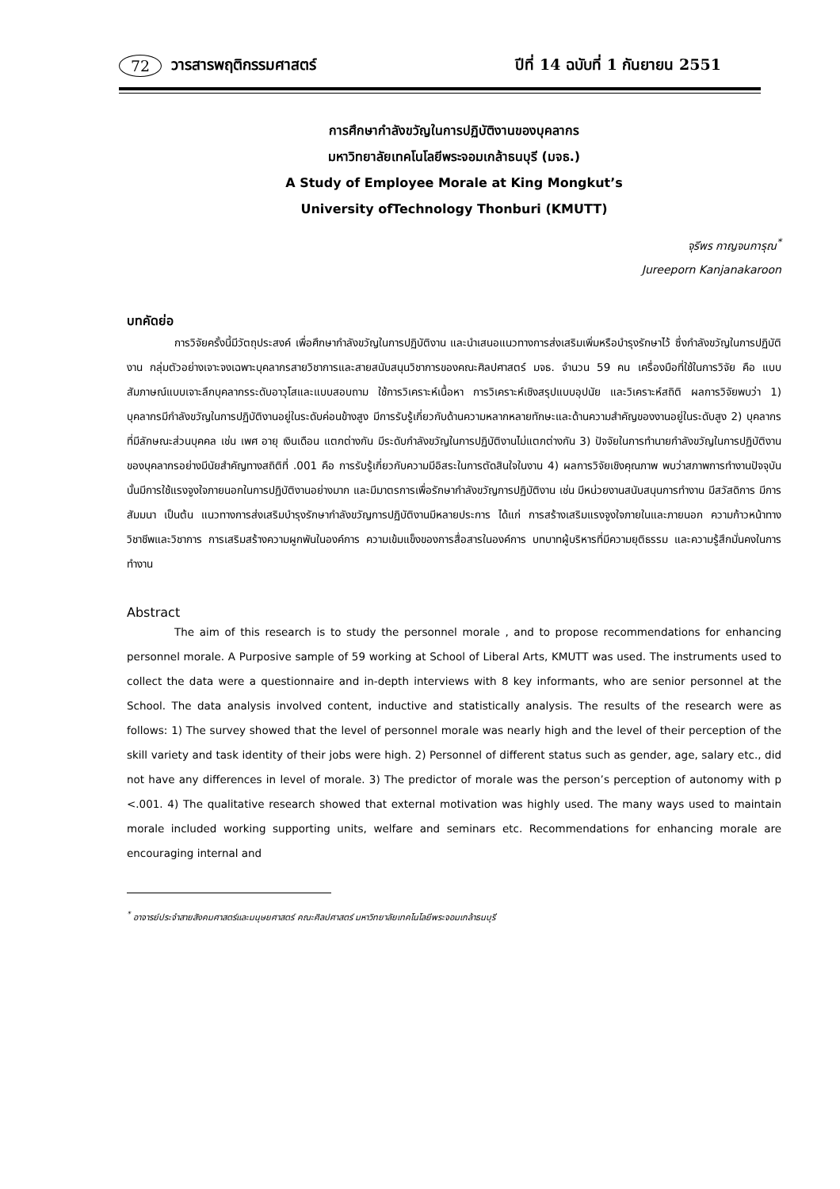72 วารสารพฤติกรรมศาสตร์ ปีที่ 14 ฉบับที่ 1 กันยายน 2551
การศึกษากำลังขวัญในการปฏิบัติงานของบุคลากร
มหาวิทยาลัยเทคโนโลยีพระจอมเกล้าธนบุรี (มจธ.)
A Study of Employee Morale at King Mongkut’s
University ofTechnology Thonburi (KMUTT)
จุรีพร กาญจนการุณ<sup>*</sup>
Jureeporn Kanjanakaroon
บทคัดย่อ
การวิจัยครั้งนี้มีวัตถุประสงค์ เพื่อศึกษากำลังขวัญในการปฏิบัติงาน และนำเสนอแนวทางการส่งเสริมเพิ่มหรือบำรุงรักษาไว้ ซึ่งกำลังขวัญในการปฏิบัติงาน กลุ่มตัวอย่างเจาะจงเฉพาะบุคลากรสายวิชาการและสายสนับสนุนวิชาการของคณะศิลปศาสตร์ มจธ. จำนวน 59 คน เครื่องมือที่ใช้ในการวิจัย คือ แบบสัมภาษณ์แบบเจาะลึกบุคลากรระดับอาวุโสและแบบสอบถาม ใช้การวิเคราะห์เนื้อหา การวิเคราะห์เชิงสรุปแบบอุปนัย และวิเคราะห์สถิติ ผลการวิจัยพบว่า 1) บุคลากรมีกำลังขวัญในการปฏิบัติงานอยู่ในระดับค่อนข้างสูง มีการรับรู้เกี่ยวกับด้านความหลากหลายทักษะและด้านความสำคัญของงานอยู่ในระดับสูง 2) บุคลากรที่มีลักษณะส่วนบุคคล เช่น เพศ อายุ เงินเดือน แตกต่างกัน มีระดับกำลังขวัญในการปฏิบัติงานไม่แตกต่างกัน 3) ปัจจัยในการทำนายกำลังขวัญในการปฏิบัติงานของบุคลากรอย่างมีนัยสำคัญทางสถิติที่ .001 คือ การรับรู้เกี่ยวกับความมีอิสระในการตัดสินใจในงาน 4) ผลการวิจัยเชิงคุณภาพ พบว่าสภาพการทำงานปัจจุบันนั้นมีการใช้แรงจูงใจภายนอกในการปฏิบัติงานอย่างมาก และมีมาตรการเพื่อรักษากำลังขวัญการปฏิบัติงาน เช่น มีหน่วยงานสนับสนุนการทำงาน มีสวัสดิการ มีการสัมมนา เป็นต้น แนวทางการส่งเสริมบำรุงรักษากำลังขวัญการปฏิบัติงานมีหลายประการ ได้แก่ การสร้างเสริมแรงจูงใจภายในและภายนอก ความก้าวหน้าทางวิชาชีพและวิชาการ การเสริมสร้างความผูกพันในองค์การ ความเข้มแข็งของการสื่อสารในองค์การ บทบาทผู้บริหารที่มีความยุติธรรม และความรู้สึกมั่นคงในการทำงาน
Abstract
The aim of this research is to study the personnel morale , and to propose recommendations for enhancing personnel morale. A Purposive sample of 59 working at School of Liberal Arts, KMUTT was used. The instruments used to collect the data were a questionnaire and in-depth interviews with 8 key informants, who are senior personnel at the School. The data analysis involved content, inductive and statistically analysis. The results of the research were as follows: 1) The survey showed that the level of personnel morale was nearly high and the level of their perception of the skill variety and task identity of their jobs were high. 2) Personnel of different status such as gender, age, salary etc., did not have any differences in level of morale. 3) The predictor of morale was the person’s perception of autonomy with p <.001. 4) The qualitative research showed that external motivation was highly used. The many ways used to maintain morale included working supporting units, welfare and seminars etc. Recommendations for enhancing morale are encouraging internal and
<sup>*</sup> อาจารย์ประจำสายสังคมศาสตร์และมนุษยศาสตร์ คณะศิลปศาสตร์ มหาวิทยาลัยเทคโนโลยีพระจอมเกล้าธนบุรี